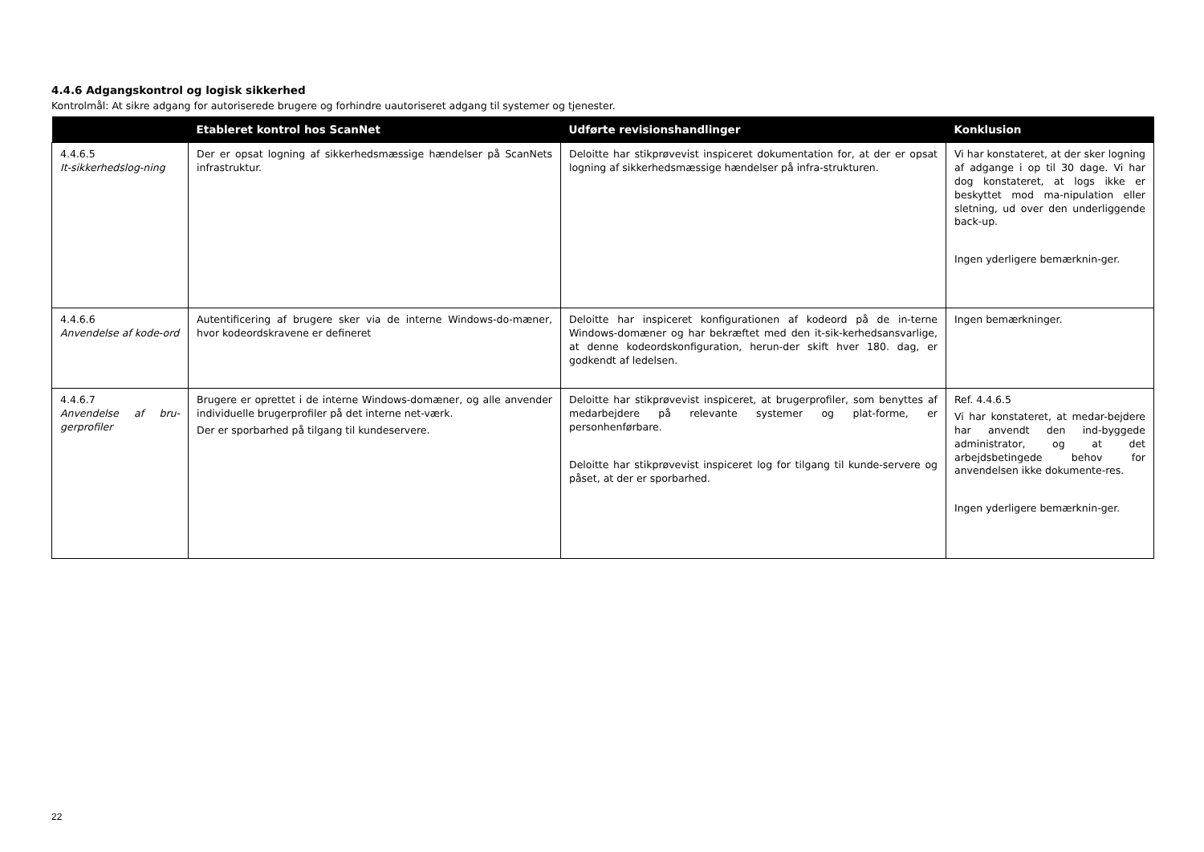4.4.6 Adgangskontrol og logisk sikkerhed
Kontrolmål: At sikre adgang for autoriserede brugere og forhindre uautoriseret adgang til systemer og tjenester.
| | Etableret kontrol hos ScanNet | Udførte revisionshandlinger | Konklusion |
| --- | --- | --- | --- |
| 4.4.6.5 It-sikkerhedslog-ning | Der er opsat logning af sikkerhedsmæssige hændelser på ScanNets infrastruktur. | Deloitte har stikprøvevist inspiceret dokumentation for, at der er opsat logning af sikkerhedsmæssige hændelser på infra-strukturen. | Vi har konstateret, at der sker logning af adgange i op til 30 dage. Vi har dog konstateret, at logs ikke er beskyttet mod ma-nipulation eller sletning, ud over den underliggende back-up. Ingen yderligere bemærknin-ger. |
| 4.4.6.6 Anvendelse af kode-ord | Autentificering af brugere sker via de interne Windows-do-mæner, hvor kodeordskravene er defineret | Deloitte har inspiceret konfigurationen af kodeord på de in-terne Windows-domæner og har bekræftet med den it-sik-kerhedsansvarlige, at denne kodeordskonfiguration, herun-der skift hver 180. dag, er godkendt af ledelsen. | Ingen bemærkninger. |
| 4.4.6.7 Anvendelse af bru-gerprofiler | Brugere er oprettet i de interne Windows-domæner, og alle anvender individuelle brugerprofiler på det interne net-værk. Der er sporbarhed på tilgang til kundeservere. | Deloitte har stikprøvevist inspiceret, at brugerprofiler, som benyttes af medarbejdere på relevante systemer og plat-forme, er personhenførbare. Deloitte har stikprøvevist inspiceret log for tilgang til kunde-servere og påset, at der er sporbarhed. | Ref. 4.4.6.5 Vi har konstateret, at medar-bejdere har anvendt den ind-byggede administrator, og at det arbejdsbetingede behov for anvendelsen ikke dokumente-res. Ingen yderligere bemærknin-ger. |
22